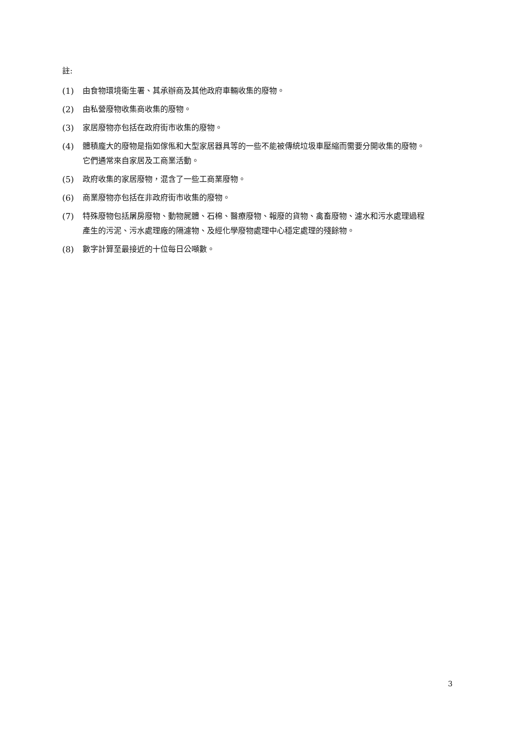註:
(1) 由食物環境衛生署、其承辦商及其他政府車輛收集的廢物。
(2) 由私營廢物收集商收集的廢物。
(3) 家居廢物亦包括在政府街市收集的廢物。
(4) 體積龐大的廢物是指如傢俬和大型家居器具等的一些不能被傳統垃圾車壓縮而需要分開收集的廢物。它們通常來自家居及工商業活動。
(5) 政府收集的家居廢物，混含了一些工商業廢物。
(6) 商業廢物亦包括在非政府街市收集的廢物。
(7) 特殊廢物包括屠房廢物、動物屍體、石棉、醫療廢物、報廢的貨物、禽畜廢物、濾水和污水處理過程產生的污泥、污水處理廠的隔濾物、及經化學廢物處理中心穩定處理的殘餘物。
(8) 數字計算至最接近的十位每日公噸數。
3